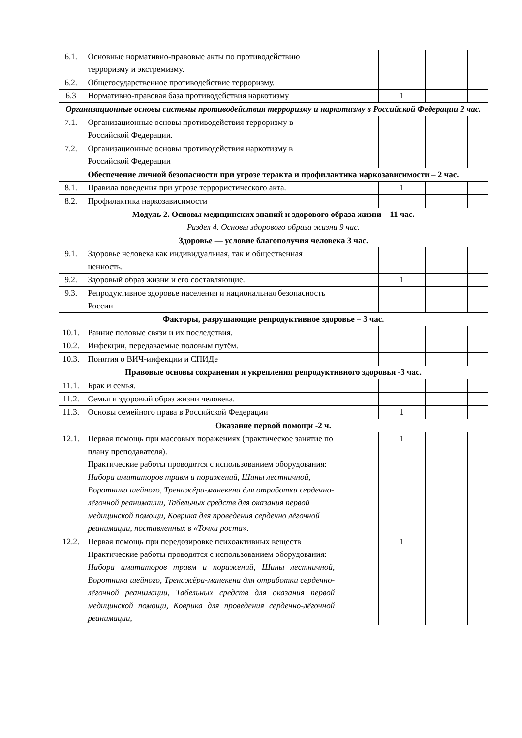| 6.1. | Основные нормативно-правовые акты по противодействию терроризму и экстремизму. | | | | | |
| 6.2. | Общегосударственное противодействие терроризму. | | | | | |
| 6.3 | Нормативно-правовая база противодействия наркотизму | | 1 | | | |
| Организационные основы системы противодействия терроризму и наркотизму в Российской Федерации 2 час. | | | | | | |
| 7.1. | Организационные основы противодействия терроризму в Российской Федерации. | | | | | |
| 7.2. | Организационные основы противодействия наркотизму в Российской Федерации | | | | | |
| Обеспечение личной безопасности при угрозе теракта и профилактика наркозависимости – 2 час. | | | | | | |
| 8.1. | Правила поведения при угрозе террористического акта. | | 1 | | | |
| 8.2. | Профилактика наркозависимости | | | | | |
| Модуль 2. Основы медицинских знаний и здорового образа жизни – 11 час. Раздел 4. Основы здорового образа жизни 9 час. | | | | | | |
| Здоровье — условие благополучия человека 3 час. | | | | | | |
| 9.1. | Здоровье человека как индивидуальная, так и общественная ценность. | | | | | |
| 9.2. | Здоровый образ жизни и его составляющие. | | 1 | | | |
| 9.3. | Репродуктивное здоровье населения и национальная безопасность России | | | | | |
| Факторы, разрушающие репродуктивное здоровье – 3 час. | | | | | | |
| 10.1. | Ранние половые связи и их последствия. | | | | | |
| 10.2. | Инфекции, передаваемые половым путём. | | | | | |
| 10.3. | Понятия о ВИЧ-инфекции и СПИДе | | | | | |
| Правовые основы сохранения и укрепления репродуктивного здоровья -3 час. | | | | | | |
| 11.1. | Брак и семья. | | | | | |
| 11.2. | Семья и здоровый образ жизни человека. | | | | | |
| 11.3. | Основы семейного права в Российской Федерации | | 1 | | | |
| Оказание первой помощи -2 ч. | | | | | | |
| 12.1. | Первая помощь при массовых поражениях (практическое занятие по плану преподавателя). Практические работы проводятся с использованием оборудования: Набора имитаторов травм и поражений, Шины лестничной, Воротника шейного, Тренажёра-манекена для отработки сердечно-лёгочной реанимации, Табельных средств для оказания первой медицинской помощи, Коврика для проведения сердечно лёгочной реанимации, поставленных в «Точки роста». | | 1 | | | |
| 12.2. | Первая помощь при передозировке психоактивных веществ Практические работы проводятся с использованием оборудования: Набора имитаторов травм и поражений, Шины лестничной, Воротника шейного, Тренажёра-манекена для отработки сердечно-лёгочной реанимации, Табельных средств для оказания первой медицинской помощи, Коврика для проведения сердечно-лёгочной реанимации, | | 1 | | | |